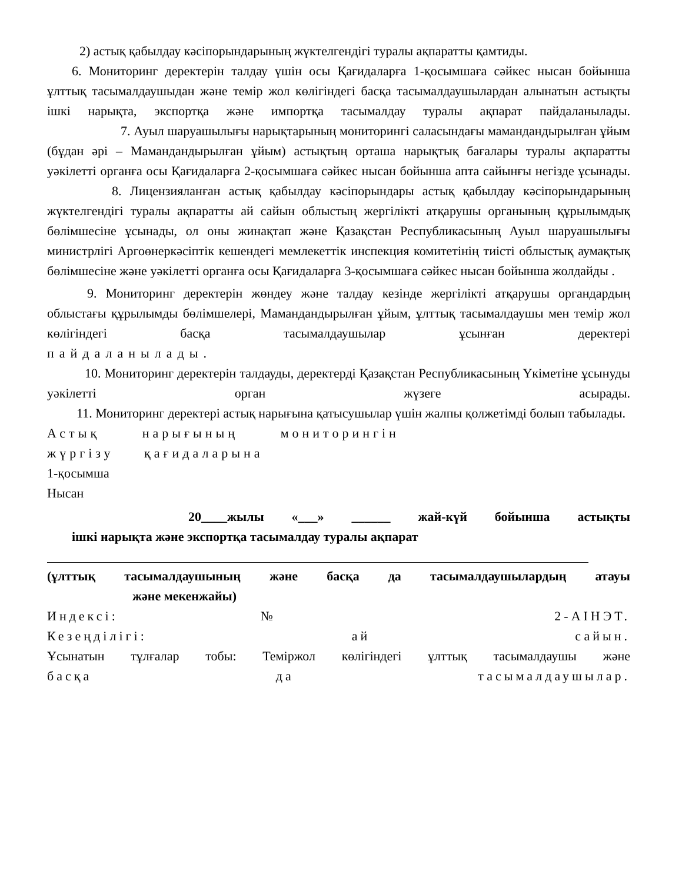2) астық қабылдау кәсіпорындарының жүктелгендігі туралы ақпаратты қамтиды.
6. Мониторинг деректерін талдау үшін осы Қағидаларға 1-қосымшаға сәйкес нысан бойынша ұлттық тасымалдаушыдан және темір жол көлігіндегі басқа тасымалдаушылардан алынатын астықты ішкі нарықта, экспортқа және импортқа тасымалдау туралы ақпарат пайдаланылады.
7. Ауыл шаруашылығы нарықтарының мониторингі саласындағы мамандандырылған ұйым (бұдан әрі – Мамандандырылған ұйым) астықтың орташа нарықтық бағалары туралы ақпаратты уәкілетті органға осы Қағидаларға 2-қосымшаға сәйкес нысан бойынша апта сайынғы негізде ұсынады.
8. Лицензияланған астық қабылдау кәсіпорындары астық қабылдау кәсіпорындарының жүктелгендігі туралы ақпаратты ай сайын облыстың жергілікті атқарушы органының құрылымдық бөлімшесіне ұсынады, ол оны жинақтап және Қазақстан Республикасының Ауыл шаруашылығы министрлігі Аргоөнеркәсіптік кешендегі мемлекеттік инспекция комитетінің тиісті облыстық аумақтық бөлімшесіне және уәкілетті органға осы Қағидаларға 3-қосымшаға сәйкес нысан бойынша жолдайды .
9. Мониторинг деректерін жөндеу және талдау кезінде жергілікті атқарушы органдардың облыстағы құрылымды бөлімшелері, Мамандандырылған ұйым, ұлттық тасымалдаушы мен темір жол көлігіндегі басқа тасымалдаушылар ұсынған деректері
пайдаланылады.
10. Мониторинг деректерін талдауды, деректерді Қазақстан Республикасының Үкіметіне ұсынуды уәкілетті орган жүзеге асырады.
11. Мониторинг деректері астық нарығына қатысушылар үшін жалпы қолжетімді болып табылады.
Астық нарығының мониторингін
жүргізу қағидаларына
1-қосымша
Нысан
20____жылы «___» ______ жай-күй бойынша астықты
ішкі нарықта және экспортқа тасымалдау туралы ақпарат
(ұлттық тасымалдаушының және басқа да тасымалдаушылардың атауы
және мекенжайы)
Индексі: № 2-АІНЭТ.
Кезеңділігі: ай сайын.
Ұсынатын тұлғалар тобы: Теміржол көлігіндегі ұлттық тасымалдаушы және
басқа да тасымалдаушылар.